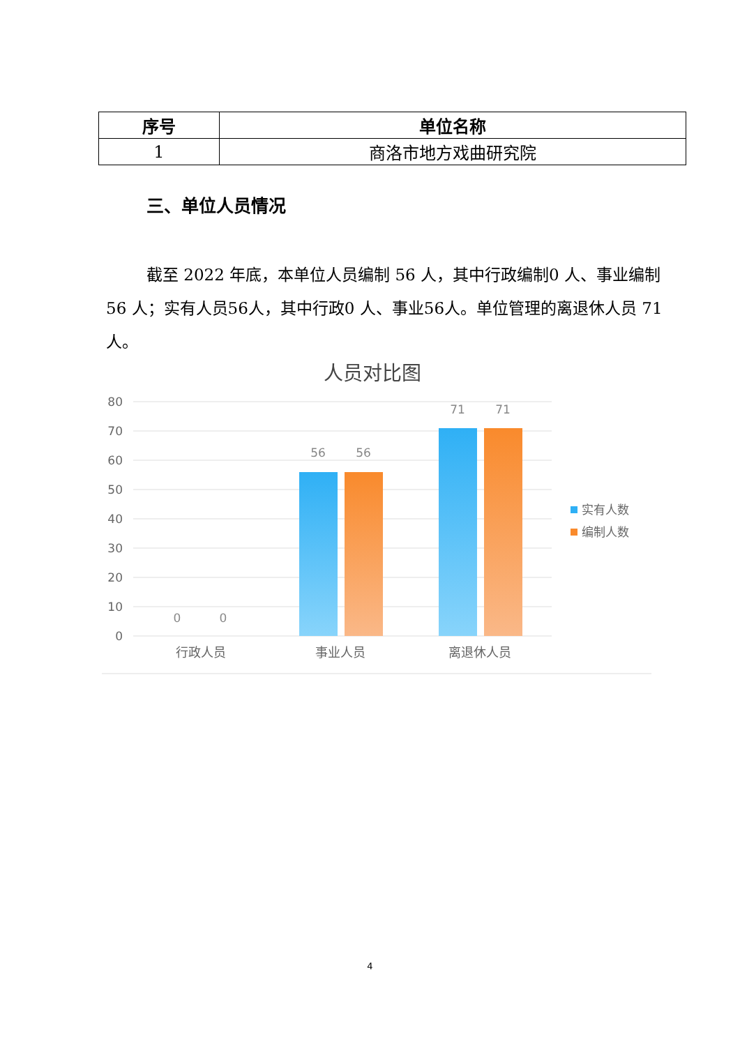| 序号 | 单位名称 |
| --- | --- |
| 1 | 商洛市地方戏曲研究院 |
三、单位人员情况
截至 2022 年底，本单位人员编制 56 人，其中行政编制0 人、事业编制 56 人；实有人员56人，其中行政0 人、事业56人。单位管理的离退休人员 71人。
人员对比图
80
70
60
50
40
30
20
10
0
0
0
56
56
71
71
行政人员
事业人员
离退休人员
实有人数
编制人数
4